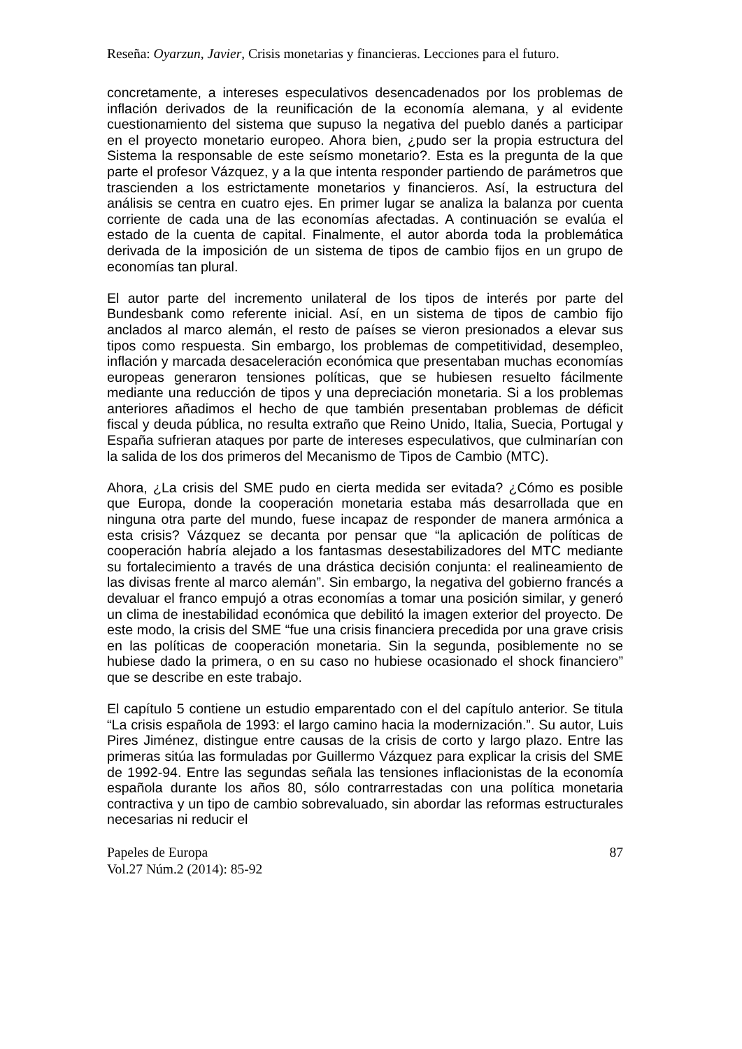Reseña: Oyarzun, Javier, Crisis monetarias y financieras. Lecciones para el futuro.
concretamente, a intereses especulativos desencadenados por los problemas de inflación derivados de la reunificación de la economía alemana, y al evidente cuestionamiento del sistema que supuso la negativa del pueblo danés a participar en el proyecto monetario europeo. Ahora bien, ¿pudo ser la propia estructura del Sistema la responsable de este seísmo monetario?. Esta es la pregunta de la que parte el profesor Vázquez, y a la que intenta responder partiendo de parámetros que trascienden a los estrictamente monetarios y financieros. Así, la estructura del análisis se centra en cuatro ejes. En primer lugar se analiza la balanza por cuenta corriente de cada una de las economías afectadas. A continuación se evalúa el estado de la cuenta de capital. Finalmente, el autor aborda toda la problemática derivada de la imposición de un sistema de tipos de cambio fijos en un grupo de economías tan plural.
El autor parte del incremento unilateral de los tipos de interés por parte del Bundesbank como referente inicial. Así, en un sistema de tipos de cambio fijo anclados al marco alemán, el resto de países se vieron presionados a elevar sus tipos como respuesta. Sin embargo, los problemas de competitividad, desempleo, inflación y marcada desaceleración económica que presentaban muchas economías europeas generaron tensiones políticas, que se hubiesen resuelto fácilmente mediante una reducción de tipos y una depreciación monetaria. Si a los problemas anteriores añadimos el hecho de que también presentaban problemas de déficit fiscal y deuda pública, no resulta extraño que Reino Unido, Italia, Suecia, Portugal y España sufrieran ataques por parte de intereses especulativos, que culminarían con la salida de los dos primeros del Mecanismo de Tipos de Cambio (MTC).
Ahora, ¿La crisis del SME pudo en cierta medida ser evitada? ¿Cómo es posible que Europa, donde la cooperación monetaria estaba más desarrollada que en ninguna otra parte del mundo, fuese incapaz de responder de manera armónica a esta crisis? Vázquez se decanta por pensar que “la aplicación de políticas de cooperación habría alejado a los fantasmas desestabilizadores del MTC mediante su fortalecimiento a través de una drástica decisión conjunta: el realineamiento de las divisas frente al marco alemán”. Sin embargo, la negativa del gobierno francés a devaluar el franco empujó a otras economías a tomar una posición similar, y generó un clima de inestabilidad económica que debilitó la imagen exterior del proyecto. De este modo, la crisis del SME “fue una crisis financiera precedida por una grave crisis en las políticas de cooperación monetaria. Sin la segunda, posiblemente no se hubiese dado la primera, o en su caso no hubiese ocasionado el shock financiero” que se describe en este trabajo.
El capítulo 5 contiene un estudio emparentado con el del capítulo anterior. Se titula “La crisis española de 1993: el largo camino hacia la modernización.”. Su autor, Luis Pires Jiménez, distingue entre causas de la crisis de corto y largo plazo. Entre las primeras sitúa las formuladas por Guillermo Vázquez para explicar la crisis del SME de 1992-94. Entre las segundas señala las tensiones inflacionistas de la economía española durante los años 80, sólo contrarrestadas con una política monetaria contractiva y un tipo de cambio sobrevaluado, sin abordar las reformas estructurales necesarias ni reducir el
Papeles de Europa
Vol.27 Núm.2 (2014): 85-92
87